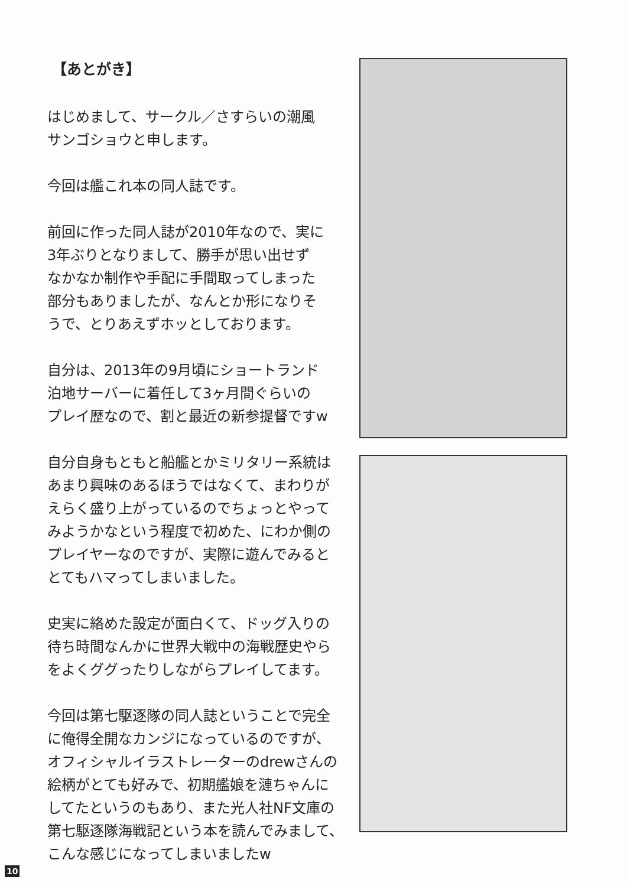【あとがき】
はじめまして、サークル／さすらいの潮風
サンゴショウと申します。
今回は艦これ本の同人誌です。
前回に作った同人誌が2010年なので、実に
3年ぶりとなりまして、勝手が思い出せず
なかなか制作や手配に手間取ってしまった
部分もありましたが、なんとか形になりそ
うで、とりあえずホッとしております。
自分は、2013年の9月頃にショートランド
泊地サーバーに着任して3ヶ月間ぐらいの
プレイ歴なので、割と最近の新参提督ですw
自分自身もともと船艦とかミリタリー系統は
あまり興味のあるほうではなくて、まわりが
えらく盛り上がっているのでちょっとやって
みようかなという程度で初めた、にわか側の
プレイヤーなのですが、実際に遊んでみると
とてもハマってしまいました。
史実に絡めた設定が面白くて、ドッグ入りの
待ち時間なんかに世界大戦中の海戦歴史やら
をよくググったりしながらプレイしてます。
今回は第七駆逐隊の同人誌ということで完全
に俺得全開なカンジになっているのですが、
オフィシャルイラストレーターのdrewさんの
絵柄がとても好みで、初期艦娘を漣ちゃんに
してたというのもあり、また光人社NF文庫の
第七駆逐隊海戦記という本を読んでみまして、
こんな感じになってしまいましたw
10